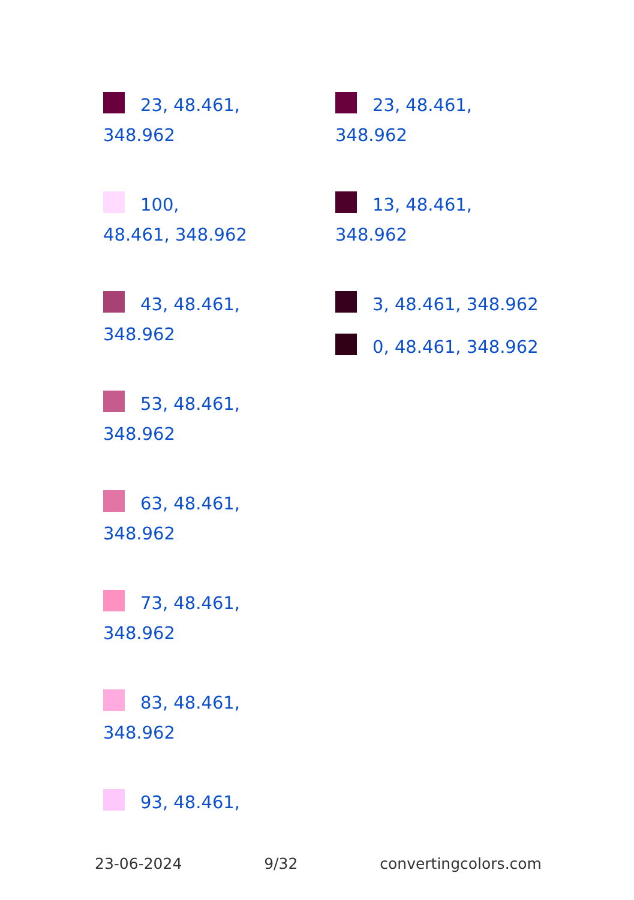23, 48.461, 348.962
100, 48.461, 348.962
43, 48.461, 348.962
53, 48.461, 348.962
63, 48.461, 348.962
73, 48.461, 348.962
83, 48.461, 348.962
93, 48.461,
23, 48.461, 348.962
13, 48.461, 348.962
3, 48.461, 348.962
0, 48.461, 348.962
23-06-2024 9/32 convertingcolors.com